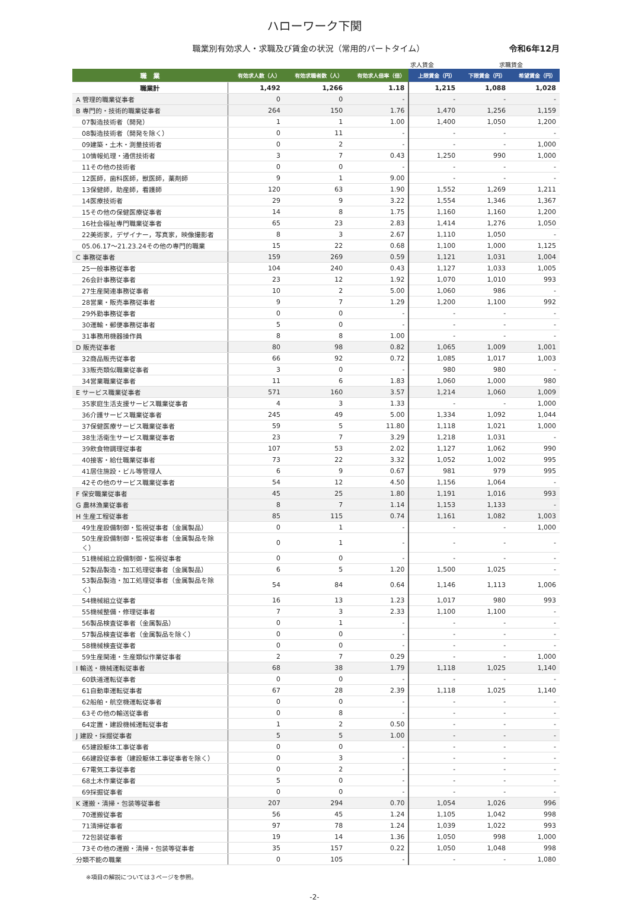ハローワーク下関
職業別有効求人・求職及び賃金の状況（常用的パートタイム） 令和6年12月
求人賃金 求職賃金
| 職 業 | 有効求人数（人） | 有効求職者数（人） | 有効求人倍率（倍） | 上限賃金（円） | 下限賃金（円） | 希望賃金（円） |
| --- | --- | --- | --- | --- | --- | --- |
| 職業計 | 1,492 | 1,266 | 1.18 | 1,215 | 1,088 | 1,028 |
| A 管理的職業従事者 | 0 | 0 | - | - | - | - |
| B 専門的・技術的職業従事者 | 264 | 150 | 1.76 | 1,470 | 1,256 | 1,159 |
| 07製造技術者（開発） | 1 | 1 | 1.00 | 1,400 | 1,050 | 1,200 |
| 08製造技術者（開発を除く） | 0 | 11 | - | - | - | - |
| 09建築・土木・測量技術者 | 0 | 2 | - | - | - | 1,000 |
| 10情報処理・通信技術者 | 3 | 7 | 0.43 | 1,250 | 990 | 1,000 |
| 11その他の技術者 | 0 | 0 | - | - | - | - |
| 12医師，歯科医師，獣医師，薬剤師 | 9 | 1 | 9.00 | - | - | - |
| 13保健師，助産師，看護師 | 120 | 63 | 1.90 | 1,552 | 1,269 | 1,211 |
| 14医療技術者 | 29 | 9 | 3.22 | 1,554 | 1,346 | 1,367 |
| 15その他の保健医療従事者 | 14 | 8 | 1.75 | 1,160 | 1,160 | 1,200 |
| 16社会福祉専門職業従事者 | 65 | 23 | 2.83 | 1,414 | 1,276 | 1,050 |
| 22美術家，デザイナー，写真家，映像撮影者 | 8 | 3 | 2.67 | 1,110 | 1,050 | - |
| 05.06.17～21.23.24その他の専門的職業 | 15 | 22 | 0.68 | 1,100 | 1,000 | 1,125 |
| C 事務従事者 | 159 | 269 | 0.59 | 1,121 | 1,031 | 1,004 |
| 25一般事務従事者 | 104 | 240 | 0.43 | 1,127 | 1,033 | 1,005 |
| 26会計事務従事者 | 23 | 12 | 1.92 | 1,070 | 1,010 | 993 |
| 27生産関連事務従事者 | 10 | 2 | 5.00 | 1,060 | 986 | - |
| 28営業・販売事務従事者 | 9 | 7 | 1.29 | 1,200 | 1,100 | 992 |
| 29外勤事務従事者 | 0 | 0 | - | - | - | - |
| 30運輸・郵便事務従事者 | 5 | 0 | - | - | - | - |
| 31事務用機器操作員 | 8 | 8 | 1.00 | - | - | - |
| D 販売従事者 | 80 | 98 | 0.82 | 1,065 | 1,009 | 1,001 |
| 32商品販売従事者 | 66 | 92 | 0.72 | 1,085 | 1,017 | 1,003 |
| 33販売類似職業従事者 | 3 | 0 | - | 980 | 980 | - |
| 34営業職業従事者 | 11 | 6 | 1.83 | 1,060 | 1,000 | 980 |
| E サービス職業従事者 | 571 | 160 | 3.57 | 1,214 | 1,060 | 1,009 |
| 35家庭生活支援サービス職業従事者 | 4 | 3 | 1.33 | - | - | 1,000 |
| 36介護サービス職業従事者 | 245 | 49 | 5.00 | 1,334 | 1,092 | 1,044 |
| 37保健医療サービス職業従事者 | 59 | 5 | 11.80 | 1,118 | 1,021 | 1,000 |
| 38生活衛生サービス職業従事者 | 23 | 7 | 3.29 | 1,218 | 1,031 | - |
| 39飲食物調理従事者 | 107 | 53 | 2.02 | 1,127 | 1,062 | 990 |
| 40接客・給仕職業従事者 | 73 | 22 | 3.32 | 1,052 | 1,002 | 995 |
| 41居住施設・ビル等管理人 | 6 | 9 | 0.67 | 981 | 979 | 995 |
| 42その他のサービス職業従事者 | 54 | 12 | 4.50 | 1,156 | 1,064 | - |
| F 保安職業従事者 | 45 | 25 | 1.80 | 1,191 | 1,016 | 993 |
| G 農林漁業従事者 | 8 | 7 | 1.14 | 1,153 | 1,133 | - |
| H 生産工程従事者 | 85 | 115 | 0.74 | 1,161 | 1,082 | 1,003 |
| 49生産設備制御・監視従事者（金属製品） | 0 | 1 | - | - | - | 1,000 |
| 50生産設備制御・監視従事者（金属製品を除く） | 0 | 1 | - | - | - | - |
| 51機械組立設備制御・監視従事者 | 0 | 0 | - | - | - | - |
| 52製品製造・加工処理従事者（金属製品） | 6 | 5 | 1.20 | 1,500 | 1,025 | - |
| 53製品製造・加工処理従事者（金属製品を除く） | 54 | 84 | 0.64 | 1,146 | 1,113 | 1,006 |
| 54機械組立従事者 | 16 | 13 | 1.23 | 1,017 | 980 | 993 |
| 55機械整備・修理従事者 | 7 | 3 | 2.33 | 1,100 | 1,100 | - |
| 56製品検査従事者（金属製品） | 0 | 1 | - | - | - | - |
| 57製品検査従事者（金属製品を除く） | 0 | 0 | - | - | - | - |
| 58機械検査従事者 | 0 | 0 | - | - | - | - |
| 59生産関連・生産類似作業従事者 | 2 | 7 | 0.29 | - | - | 1,000 |
| I 輸送・機械運転従事者 | 68 | 38 | 1.79 | 1,118 | 1,025 | 1,140 |
| 60鉄道運転従事者 | 0 | 0 | - | - | - | - |
| 61自動車運転従事者 | 67 | 28 | 2.39 | 1,118 | 1,025 | 1,140 |
| 62船舶・航空機運転従事者 | 0 | 0 | - | - | - | - |
| 63その他の輸送従事者 | 0 | 8 | - | - | - | - |
| 64定置・建設機械運転従事者 | 1 | 2 | 0.50 | - | - | - |
| J 建設・採掘従事者 | 5 | 5 | 1.00 | - | - | - |
| 65建設躯体工事従事者 | 0 | 0 | - | - | - | - |
| 66建設従事者（建設躯体工事従事者を除く） | 0 | 3 | - | - | - | - |
| 67電気工事従事者 | 0 | 2 | - | - | - | - |
| 68土木作業従事者 | 5 | 0 | - | - | - | - |
| 69採掘従事者 | 0 | 0 | - | - | - | - |
| K 運搬・清掃・包装等従事者 | 207 | 294 | 0.70 | 1,054 | 1,026 | 996 |
| 70運搬従事者 | 56 | 45 | 1.24 | 1,105 | 1,042 | 998 |
| 71清掃従事者 | 97 | 78 | 1.24 | 1,039 | 1,022 | 993 |
| 72包装従事者 | 19 | 14 | 1.36 | 1,050 | 998 | 1,000 |
| 73その他の運搬・清掃・包装等従事者 | 35 | 157 | 0.22 | 1,050 | 1,048 | 998 |
| 分類不能の職業 | 0 | 105 | - | - | - | 1,080 |
※項目の解説については３ページを参照。
-2-